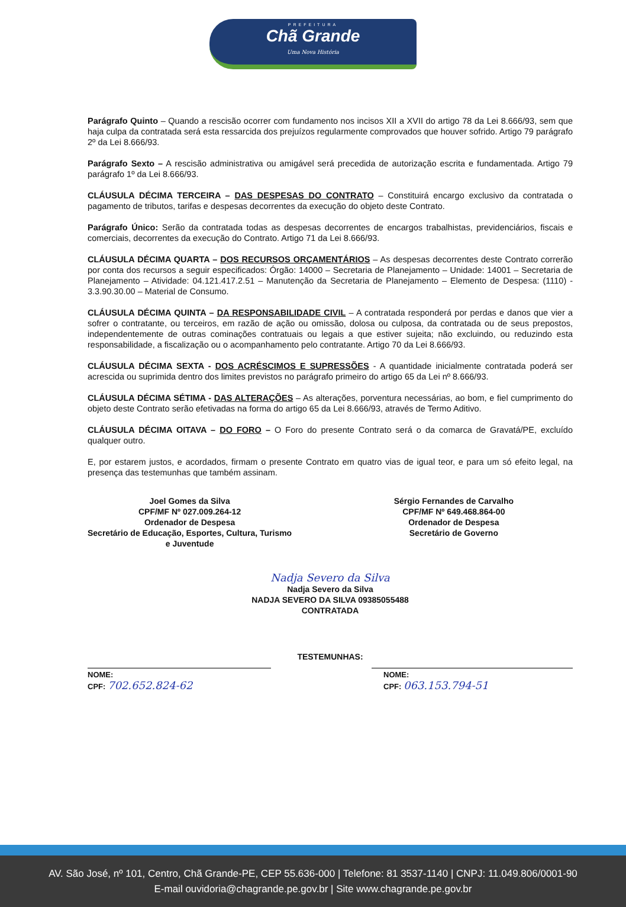PREFEITURA
Chã Grande
Uma Nova História
Parágrafo Quinto – Quando a rescisão ocorrer com fundamento nos incisos XII a XVII do artigo 78 da Lei 8.666/93, sem que haja culpa da contratada será esta ressarcida dos prejuízos regularmente comprovados que houver sofrido. Artigo 79 parágrafo 2º da Lei 8.666/93.
Parágrafo Sexto – A rescisão administrativa ou amigável será precedida de autorização escrita e fundamentada. Artigo 79 parágrafo 1º da Lei 8.666/93.
CLÁUSULA DÉCIMA TERCEIRA – DAS DESPESAS DO CONTRATO – Constituirá encargo exclusivo da contratada o pagamento de tributos, tarifas e despesas decorrentes da execução do objeto deste Contrato.
Parágrafo Único: Serão da contratada todas as despesas decorrentes de encargos trabalhistas, previdenciários, fiscais e comerciais, decorrentes da execução do Contrato. Artigo 71 da Lei 8.666/93.
CLÁUSULA DÉCIMA QUARTA – DOS RECURSOS ORÇAMENTÁRIOS – As despesas decorrentes deste Contrato correrão por conta dos recursos a seguir especificados: Órgão: 14000 – Secretaria de Planejamento – Unidade: 14001 – Secretaria de Planejamento – Atividade: 04.121.417.2.51 – Manutenção da Secretaria de Planejamento – Elemento de Despesa: (1110) - 3.3.90.30.00 – Material de Consumo.
CLÁUSULA DÉCIMA QUINTA – DA RESPONSABILIDADE CIVIL – A contratada responderá por perdas e danos que vier a sofrer o contratante, ou terceiros, em razão de ação ou omissão, dolosa ou culposa, da contratada ou de seus prepostos, independentemente de outras cominações contratuais ou legais a que estiver sujeita; não excluindo, ou reduzindo esta responsabilidade, a fiscalização ou o acompanhamento pelo contratante. Artigo 70 da Lei 8.666/93.
CLÁUSULA DÉCIMA SEXTA - DOS ACRÉSCIMOS E SUPRESSÕES - A quantidade inicialmente contratada poderá ser acrescida ou suprimida dentro dos limites previstos no parágrafo primeiro do artigo 65 da Lei nº 8.666/93.
CLÁUSULA DÉCIMA SÉTIMA - DAS ALTERAÇÕES – As alterações, porventura necessárias, ao bom, e fiel cumprimento do objeto deste Contrato serão efetivadas na forma do artigo 65 da Lei 8.666/93, através de Termo Aditivo.
CLÁUSULA DÉCIMA OITAVA – DO FORO – O Foro do presente Contrato será o da comarca de Gravatá/PE, excluído qualquer outro.
E, por estarem justos, e acordados, firmam o presente Contrato em quatro vias de igual teor, e para um só efeito legal, na presença das testemunhas que também assinam.
Joel Gomes da Silva
CPF/MF Nº 027.009.264-12
Ordenador de Despesa
Secretário de Educação, Esportes, Cultura, Turismo
e Juventude
Sérgio Fernandes de Carvalho
CPF/MF Nº 649.468.864-00
Ordenador de Despesa
Secretário de Governo
Nadja Severo da Silva
Nadja Severo da Silva
NADJA SEVERO DA SILVA 09385055488
CONTRATADA
TESTEMUNHAS:
NOME:
CPF: 702.652.824-62
NOME:
CPF: 063.153.794-51
AV. São José, nº 101, Centro, Chã Grande-PE, CEP 55.636-000 | Telefone: 81 3537-1140 | CNPJ: 11.049.806/0001-90
E-mail ouvidoria@chagrande.pe.gov.br | Site www.chagrande.pe.gov.br